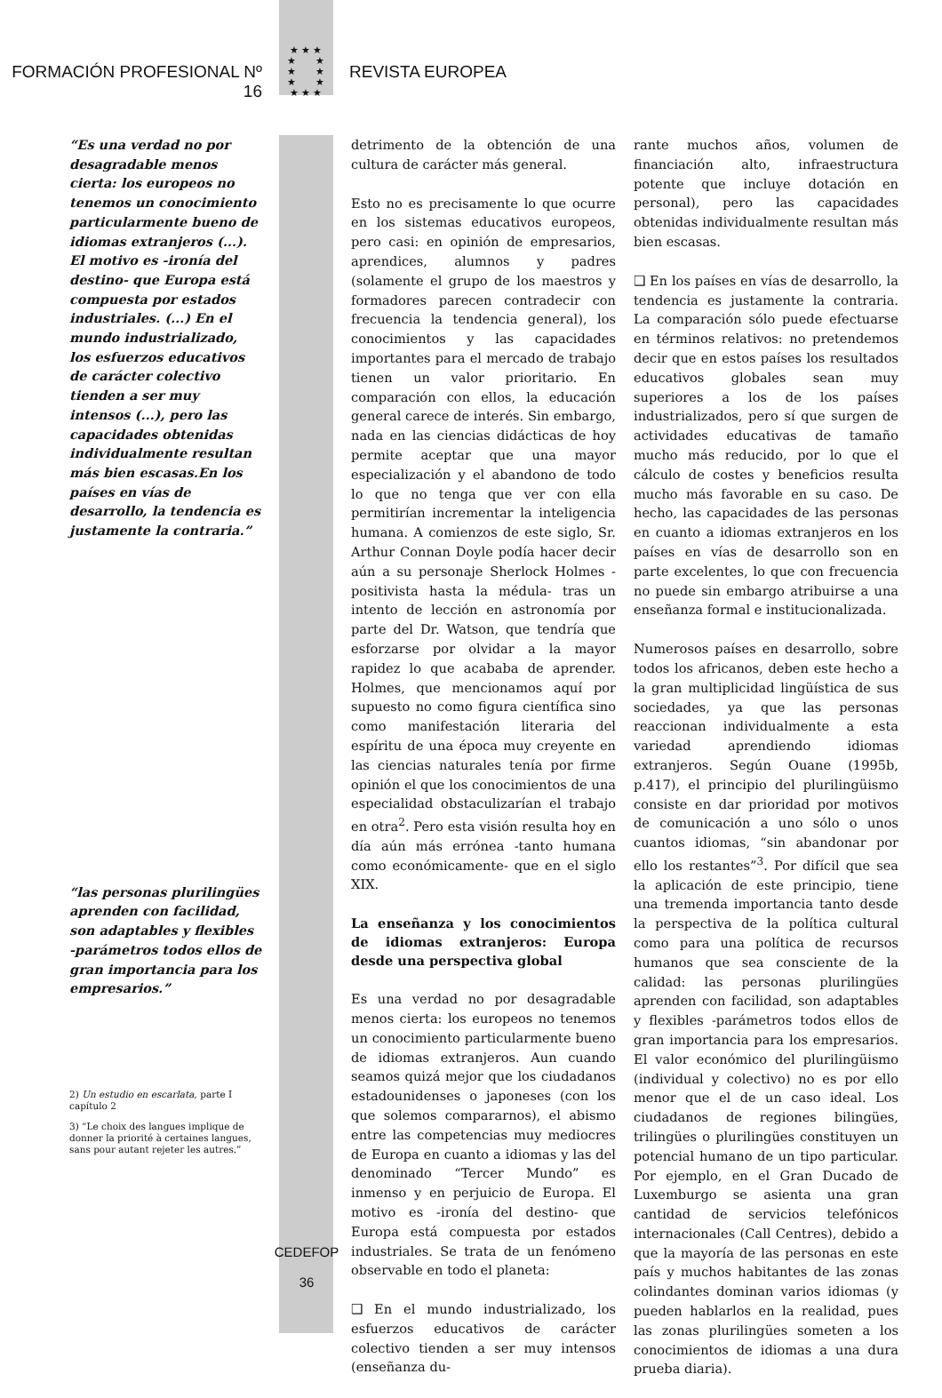FORMACIÓN PROFESIONAL Nº 16
★ ★ ★
★ ★
★ ★
★ ★
★ ★ ★
REVISTA EUROPEA
“Es una verdad no por desagradable menos cierta: los europeos no tenemos un conocimiento particularmente bueno de idiomas extranjeros (...). El motivo es -ironía del destino- que Europa está compuesta por estados industriales. (...) En el mundo industrializado, los esfuerzos educativos de carácter colectivo tienden a ser muy intensos (...), pero las capacidades obtenidas individualmente resultan más bien escasas.En los países en vías de desarrollo, la tendencia es justamente la contraria.”
“las personas plurilingües aprenden con facilidad, son adaptables y flexibles -parámetros todos ellos de gran importancia para los empresarios.”
2) Un estudio en escarlata, parte I capítulo 2
3) “Le choix des langues implique de donner la priorité à certaines langues, sans pour autant rejeter les autres.”
detrimento de la obtención de una cultura de carácter más general.
Esto no es precisamente lo que ocurre en los sistemas educativos europeos, pero casi: en opinión de empresarios, aprendices, alumnos y padres (solamente el grupo de los maestros y formadores parecen contradecir con frecuencia la tendencia general), los conocimientos y las capacidades importantes para el mercado de trabajo tienen un valor prioritario. En comparación con ellos, la educación general carece de interés. Sin embargo, nada en las ciencias didácticas de hoy permite aceptar que una mayor especialización y el abandono de todo lo que no tenga que ver con ella permitirían incrementar la inteligencia humana. A comienzos de este siglo, Sr. Arthur Connan Doyle podía hacer decir aún a su personaje Sherlock Holmes -positivista hasta la médula- tras un intento de lección en astronomía por parte del Dr. Watson, que tendría que esforzarse por olvidar a la mayor rapidez lo que acababa de aprender. Holmes, que mencionamos aquí por supuesto no como figura científica sino como manifestación literaria del espíritu de una época muy creyente en las ciencias naturales tenía por firme opinión el que los conocimientos de una especialidad obstaculizarían el trabajo en otra<sup>2</sup>. Pero esta visión resulta hoy en día aún más errónea -tanto humana como económicamente- que en el siglo XIX.
La enseñanza y los conocimientos de idiomas extranjeros: Europa desde una perspectiva global
Es una verdad no por desagradable menos cierta: los europeos no tenemos un conocimiento particularmente bueno de idiomas extranjeros. Aun cuando seamos quizá mejor que los ciudadanos estadounidenses o japoneses (con los que solemos compararnos), el abismo entre las competencias muy mediocres de Europa en cuanto a idiomas y las del denominado “Tercer Mundo” es inmenso y en perjuicio de Europa. El motivo es -ironía del destino- que Europa está compuesta por estados industriales. Se trata de un fenómeno observable en todo el planeta:
❑ En el mundo industrializado, los esfuerzos educativos de carácter colectivo tienden a ser muy intensos (enseñanza du-
rante muchos años, volumen de financiación alto, infraestructura potente que incluye dotación en personal), pero las capacidades obtenidas individualmente resultan más bien escasas.
❑ En los países en vías de desarrollo, la tendencia es justamente la contraria. La comparación sólo puede efectuarse en términos relativos: no pretendemos decir que en estos países los resultados educativos globales sean muy superiores a los de los países industrializados, pero sí que surgen de actividades educativas de tamaño mucho más reducido, por lo que el cálculo de costes y beneficios resulta mucho más favorable en su caso. De hecho, las capacidades de las personas en cuanto a idiomas extranjeros en los países en vías de desarrollo son en parte excelentes, lo que con frecuencia no puede sin embargo atribuirse a una enseñanza formal e institucionalizada.
Numerosos países en desarrollo, sobre todos los africanos, deben este hecho a la gran multiplicidad lingüística de sus sociedades, ya que las personas reaccionan individualmente a esta variedad aprendiendo idiomas extranjeros. Según Ouane (1995b, p.417), el principio del plurilingüismo consiste en dar prioridad por motivos de comunicación a uno sólo o unos cuantos idiomas, “sin abandonar por ello los restantes”<sup>3</sup>. Por difícil que sea la aplicación de este principio, tiene una tremenda importancia tanto desde la perspectiva de la política cultural como para una política de recursos humanos que sea consciente de la calidad: las personas plurilingües aprenden con facilidad, son adaptables y flexibles -parámetros todos ellos de gran importancia para los empresarios. El valor económico del plurilingüismo (individual y colectivo) no es por ello menor que el de un caso ideal. Los ciudadanos de regiones bilingües, trilingües o plurilingües constituyen un potencial humano de un tipo particular. Por ejemplo, en el Gran Ducado de Luxemburgo se asienta una gran cantidad de servicios telefónicos internacionales (Call Centres), debido a que la mayoría de las personas en este país y muchos habitantes de las zonas colindantes dominan varios idiomas (y pueden hablarlos en la realidad, pues las zonas plurilingües someten a los conocimientos de idiomas a una dura prueba diaria).
CEDEFOP
36